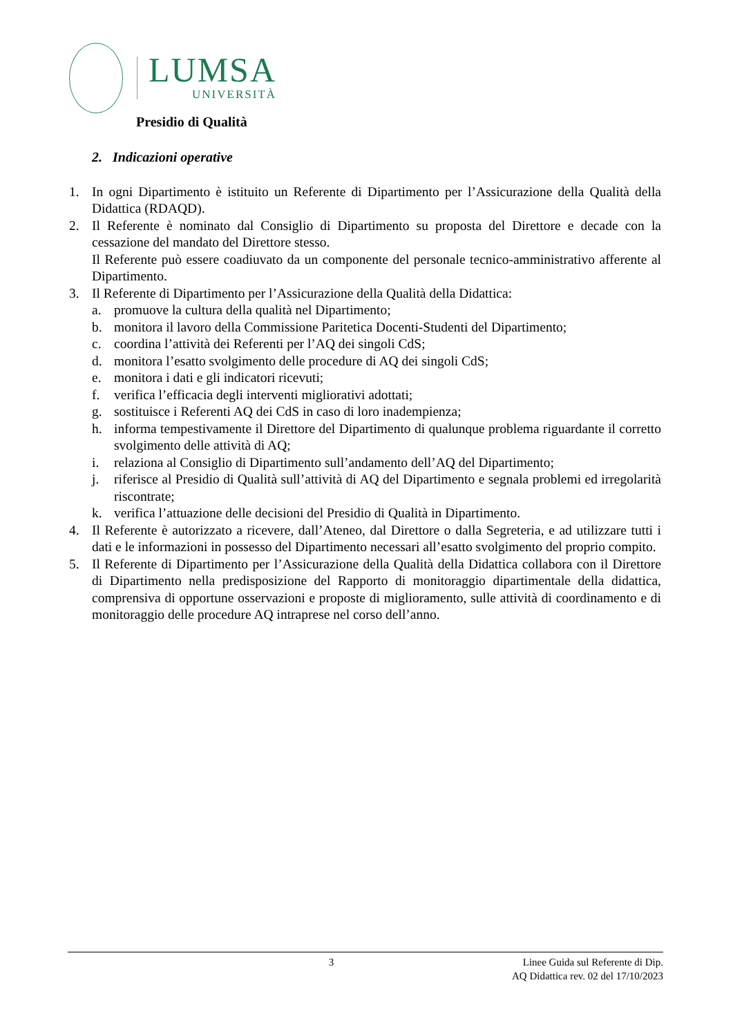LUMSA
UNIVERSITÀ
Presidio di Qualità
2. Indicazioni operative
1. In ogni Dipartimento è istituito un Referente di Dipartimento per l’Assicurazione della Qualità della Didattica (RDAQD).
2. Il Referente è nominato dal Consiglio di Dipartimento su proposta del Direttore e decade con la cessazione del mandato del Direttore stesso.
Il Referente può essere coadiuvato da un componente del personale tecnico-amministrativo afferente al Dipartimento.
3. Il Referente di Dipartimento per l’Assicurazione della Qualità della Didattica:
a. promuove la cultura della qualità nel Dipartimento;
b. monitora il lavoro della Commissione Paritetica Docenti-Studenti del Dipartimento;
c. coordina l’attività dei Referenti per l’AQ dei singoli CdS;
d. monitora l’esatto svolgimento delle procedure di AQ dei singoli CdS;
e. monitora i dati e gli indicatori ricevuti;
f. verifica l’efficacia degli interventi migliorativi adottati;
g. sostituisce i Referenti AQ dei CdS in caso di loro inadempienza;
h. informa tempestivamente il Direttore del Dipartimento di qualunque problema riguardante il corretto svolgimento delle attività di AQ;
i. relaziona al Consiglio di Dipartimento sull’andamento dell’AQ del Dipartimento;
j. riferisce al Presidio di Qualità sull’attività di AQ del Dipartimento e segnala problemi ed irregolarità riscontrate;
k. verifica l’attuazione delle decisioni del Presidio di Qualità in Dipartimento.
4. Il Referente è autorizzato a ricevere, dall’Ateneo, dal Direttore o dalla Segreteria, e ad utilizzare tutti i dati e le informazioni in possesso del Dipartimento necessari all’esatto svolgimento del proprio compito.
5. Il Referente di Dipartimento per l’Assicurazione della Qualità della Didattica collabora con il Direttore di Dipartimento nella predisposizione del Rapporto di monitoraggio dipartimentale della didattica, comprensiva di opportune osservazioni e proposte di miglioramento, sulle attività di coordinamento e di monitoraggio delle procedure AQ intraprese nel corso dell’anno.
3 Linee Guida sul Referente di Dip.
AQ Didattica rev. 02 del 17/10/2023